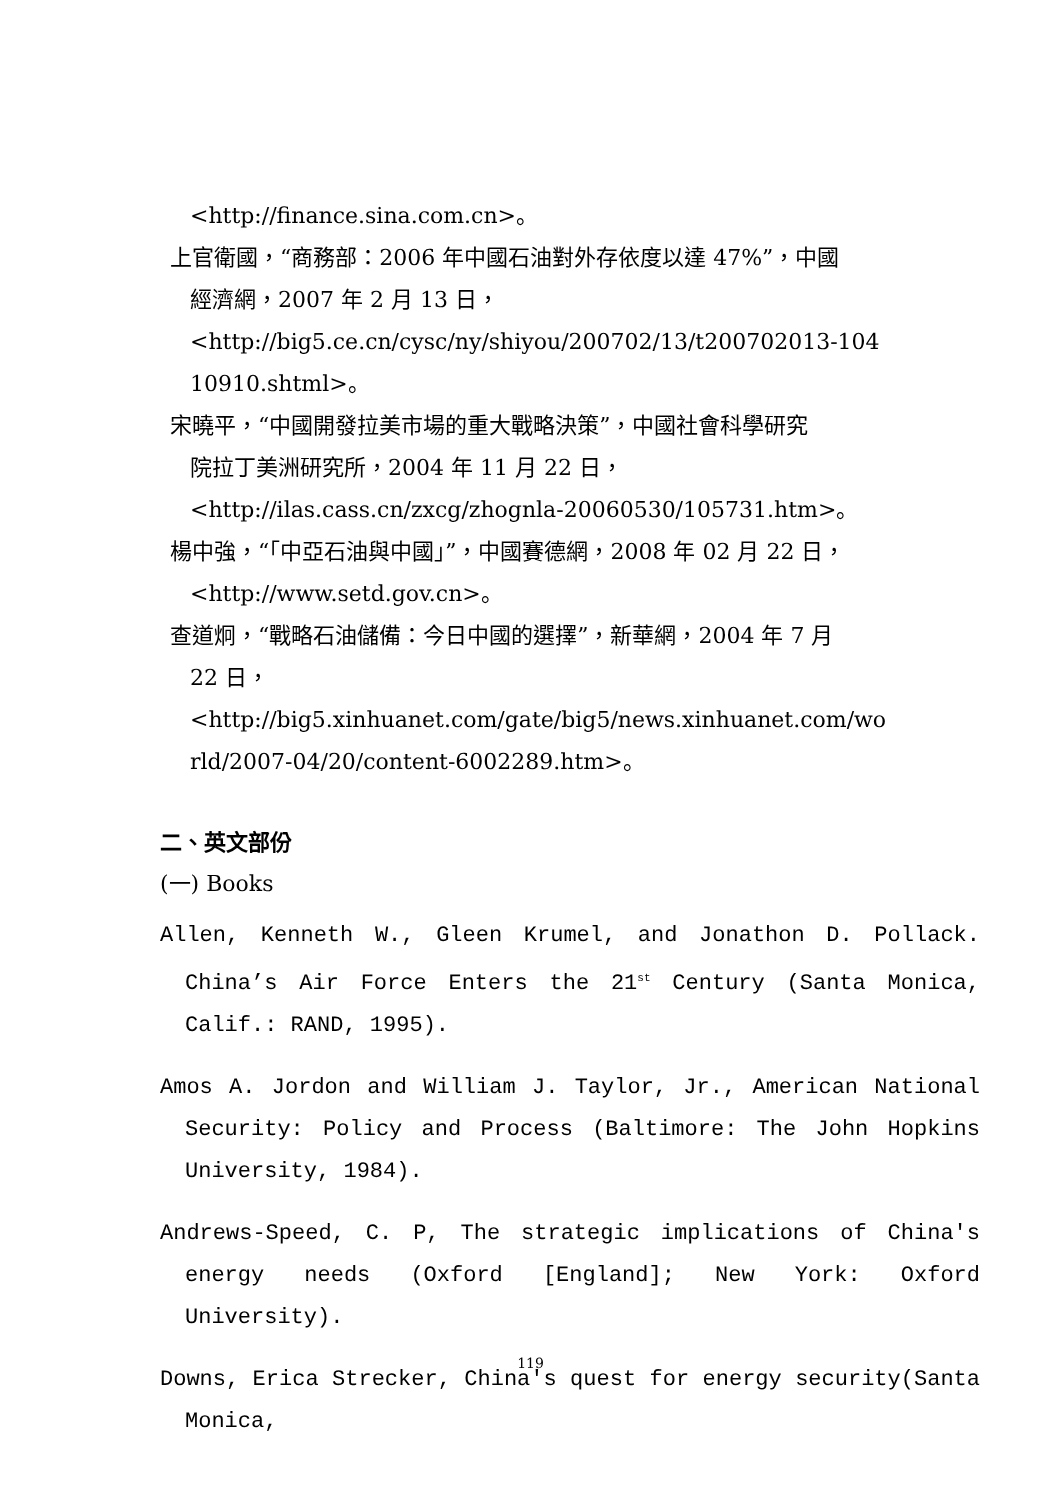<http://finance.sina.com.cn>。
上官衛國，“商務部：2006 年中國石油對外存依度以達 47%”，中國
經濟網，2007 年 2 月 13 日，
<http://big5.ce.cn/cysc/ny/shiyou/200702/13/t200702013-104 10910.shtml>。
宋曉平，“中國開發拉美市場的重大戰略決策”，中國社會科學研究
院拉丁美洲研究所，2004 年 11 月 22 日，
<http://ilas.cass.cn/zxcg/zhognla-20060530/105731.htm>。
楊中強，“「中亞石油與中國」”，中國賽德網，2008 年 02 月 22 日，
<http://www.setd.gov.cn>。
查道炯，“戰略石油儲備：今日中國的選擇”，新華網，2004 年 7 月
22 日，
<http://big5.xinhuanet.com/gate/big5/news.xinhuanet.com/wo rld/2007-04/20/content-6002289.htm>。
二、英文部份
(一) Books
Allen, Kenneth W., Gleen Krumel, and Jonathon D. Pollack. China’s Air Force Enters the 21<sup>st</sup> Century (Santa Monica, Calif.: RAND, 1995).
Amos A. Jordon and William J. Taylor, Jr., American National Security: Policy and Process (Baltimore: The John Hopkins University, 1984).
Andrews-Speed, C. P, The strategic implications of China's energy needs (Oxford [England]; New York: Oxford University).
Downs, Erica Strecker, China's quest for energy security(Santa Monica,
119